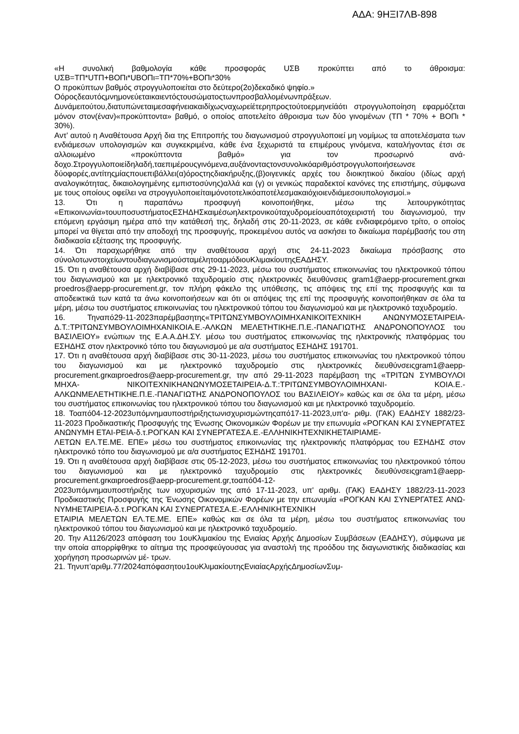ΑΔΑ: 9ΗΞΙ7ΛΒ-898
«Η συνολική βαθμολογία κάθε προσφοράς UΣΒ προκύπτει από το άθροισμα: UΣΒ=ΤΠ*UΤΠ+ΒΟΠι*UΒΟΠι=ΤΠ*70%+ΒΟΠι*30%
Ο προκύπτων βαθμός στρογγυλοποιείται στο δεύτερο(2ο)δεκαδικό ψηφίο.»
Οόροςδεαυτόςμνημονεύεταικαιεντόςτουσώματοςτωνπροσβαλλομένωνπράξεων.
Δυνάμειτούτου,διατυπώνεταιμεσαφήνειακαιδίχωςναχωρείέτερηπροςτούτοερμηνείάότι στρογγυλοποίηση εφαρμόζεται μόνον στον(έναν)«προκύπτοντα» βαθμό, ο οποίος αποτελείτο άθροισμα των δύο γινομένων (ΤΠ * 70% + ΒΟΠι * 30%).
Αντ’ αυτού η Αναθέτουσα Αρχή δια της Επιτροπής του διαγωνισμού στρογγυλοποιεί μη νομίμως τα αποτελέσματα των ενδιάμεσων υπολογισμών και συγκεκριμένα, κάθε ένα ξεχωριστά τα επιμέρους γινόμενα, καταλήγοντας έτσι σε αλλοιωμένο «προκύπτοντα βαθμό» για τον προσωρινό ανά-δοχο.Στρογγυλοποιείδηλαδή,ταεπιμέρουςγινόμενα,αυξάνονταςτονσυνολικόαριθμόστρογγυλοποιήσεωνσε δύοφορές,αντίτηςμίαςπουεπιβάλλει(α)όροςτηςδιακήρυξης,(β)οιγενικές αρχές του διοικητικού δικαίου (ιδίως αρχή αναλογικότητας, δικαιολογημένης εμπιστοσύνης)αλλά και (γ) οι γενικώς παραδεκτοί κανόνες της επιστήμης, σύμφωνα με τους οποίους οφείλει να στρογγυλοποιείταιμόνοτοτελικόαποτέλεσμακαιόχιοιενδιάμεσοιυπολογισμοί.»
13. Ότι η παραπάνω προσφυγή κοινοποιήθηκε, μέσω της λειτουργικότητας «Επικοινωνία»τουυποσυστήματοςΕΣΗΔΗΣκαιμέσωηλεκτρονικούταχυδρομείουαπότοχειριστή του διαγωνισμού, την επόμενη εργάσιμη ημέρα από την κατάθεσή της, δηλαδή στις 20-11-2023, σε κάθε ενδιαφερόμενο τρίτο, ο οποίος μπορεί να θίγεται από την αποδοχή της προσφυγής, προκειμένου αυτός να ασκήσει το δικαίωμα παρέμβασής του στη διαδικασία εξέτασης της προσφυγής.
14. Ότι παραχωρήθηκε από την αναθέτουσα αρχή στις 24-11-2023 δικαίωμα πρόσβασης στο σύνολοτωνστοιχείωντουδιαγωνισμούσταμέλητοαρμόδιουΚλιμακίουτηςΕΑΔΗΣΥ.
15. Ότι η αναθέτουσα αρχή διαβίβασε στις 29-11-2023, μέσω του συστήματος επικοινωνίας του ηλεκτρονικού τόπου του διαγωνισμού και με ηλεκτρονικό ταχυδρομείο στις ηλεκτρονικές διευθύνσεις gram1@aepp-procurement.grκαι proedros@aepp-procurement.gr, τον πλήρη φάκελο της υπόθεσης, τις απόψεις της επί της προσφυγής και τα αποδεικτικά των κατά τα άνω κοινοποιήσεων και ότι οι απόψεις της επί της προσφυγής κοινοποιήθηκαν σε όλα τα μέρη, μέσω του συστήματος επικοινωνίας του ηλεκτρονικού τόπου του διαγωνισμού και με ηλεκτρονικό ταχυδρομείο.
16. Τηναπό29-11-2023παρέμβασητης«ΤΡΙΤΩΝΣΥΜΒΟΥΛΟΙΜΗΧΑΝΙΚΟΙΤΕΧΝΙΚΗ ΑΝΩΝΥΜΟΣΕΤΑΙΡΕΙΑ-Δ.Τ.:ΤΡΙΤΩΝΣΥΜΒΟΥΛΟΙΜΗΧΑΝΙΚΟΙΑ.Ε.-ΑΛΚΩΝ ΜΕΛΕΤΗΤΙΚΗΕ.Π.Ε.-ΠΑΝΑΓΙΩΤΗΣ ΑΝΔΡΟΝΟΠΟΥΛΟΣ του ΒΑΣΙΛΕΙΟΥ» ενώπιων της Ε.Α.Α.ΔΗ.ΣΥ. μέσω του συστήματος επικοινωνίας της ηλεκτρονικής πλατφόρμας του ΕΣΗΔΗΣ στον ηλεκτρονικό τόπο του διαγωνισμού με α/α συστήματος ΕΣΗΔΗΣ 191701.
17. Ότι η αναθέτουσα αρχή διαβίβασε στις 30-11-2023, μέσω του συστήματος επικοινωνίας του ηλεκτρονικού τόπου του διαγωνισμού και με ηλεκτρονικό ταχυδρομείο στις ηλεκτρονικές διευθύνσειςgram1@aepp-procurement.grκαιproedros@aepp-procurement.gr, την από 29-11-2023 παρέμβαση της «ΤΡΙΤΩΝ ΣΥΜΒΟΥΛΟΙ ΜΗΧΑ- ΝΙΚΟΙΤΕΧΝΙΚΗΑΝΩΝΥΜΟΣΕΤΑΙΡΕΙΑ-Δ.Τ.:ΤΡΙΤΩΝΣΥΜΒΟΥΛΟΙΜΗΧΑΝΙ- ΚΟΙΑ.Ε.-ΑΛΚΩΝΜΕΛΕΤΗΤΙΚΗΕ.Π.Ε.-ΠΑΝΑΓΙΩΤΗΣ ΑΝΔΡΟΝΟΠΟΥΛΟΣ του ΒΑΣΙΛΕΙΟΥ» καθώς και σε όλα τα μέρη, μέσω του συστήματος επικοινωνίας του ηλεκτρονικού τόπου του διαγωνισμού και με ηλεκτρονικό ταχυδρομείο.
18. Τοαπό04-12-2023υπόμνημαυποστήριξηςτωνισχυρισμώντηςαπό17-11-2023,υπ'α- ριθμ. (ΓΑΚ) ΕΑΔΗΣΥ 1882/23-11-2023 Προδικαστικής Προσφυγής της Ένωσης Οικονομικών Φορέων με την επωνυμία «ΡΟΓΚΑΝ ΚΑΙ ΣΥΝΕΡΓΑΤΕΣ ΑΝΩΝΥΜΗ ΕΤΑΙ-ΡΕΙΑ-δ.τ.ΡΟΓΚΑΝ ΚΑΙ ΣΥΝΕΡΓΑΤΕΣΑ.Ε.-ΕΛΛΗΝΙΚΗΤΕΧΝΙΚΗΕΤΑΙΡΙΑΜΕ-
ΛΕΤΩΝ ΕΛ.ΤΕ.ΜΕ. ΕΠΕ» μέσω του συστήματος επικοινωνίας της ηλεκτρονικής πλατφόρμας του ΕΣΗΔΗΣ στον ηλεκτρονικό τόπο του διαγωνισμού με α/α συστήματος ΕΣΗΔΗΣ 191701.
19. Ότι η αναθέτουσα αρχή διαβίβασε στις 05-12-2023, μέσω του συστήματος επικοινωνίας του ηλεκτρονικού τόπου του διαγωνισμού και με ηλεκτρονικό ταχυδρομείο στις ηλεκτρονικές διευθύνσειςgram1@aepp-procurement.grκαιproedros@aepp-procurement.gr,τοαπό04-12-
2023υπόμνημαυποστήριξης των ισχυρισμών της από 17-11-2023, υπ' αριθμ. (ΓΑΚ) ΕΑΔΗΣΥ 1882/23-11-2023 Προδικαστικής Προσφυγής της Ένωσης Οικονομικών Φορέων με την επωνυμία «ΡΟΓΚΑΝ ΚΑΙ ΣΥΝΕΡΓΑΤΕΣ ΑΝΩ- ΝΥΜΗΕΤΑΙΡΕΙΑ-δ.τ.ΡΟΓΚΑΝ ΚΑΙ ΣΥΝΕΡΓΑΤΕΣΑ.Ε.-ΕΛΛΗΝΙΚΗΤΕΧΝΙΚΗ
ΕΤΑΙΡΙΑ ΜΕΛΕΤΩΝ ΕΛ.ΤΕ.ΜΕ. ΕΠΕ» καθώς και σε όλα τα μέρη, μέσω του συστήματος επικοινωνίας του ηλεκτρονικού τόπου του διαγωνισμού και με ηλεκτρονικό ταχυδρομείο.
20. Την Α1126/2023 απόφαση του 1ουΚλιμακίου της Ενιαίας Αρχής Δημοσίων Συμβάσεων (ΕΑΔΗΣΥ), σύμφωνα με την οποία απορρίφθηκε το αίτημα της προσφεύγουσας για αναστολή της προόδου της διαγωνιστικής διαδικασίας και χορήγηση προσωρινών μέ- τρων.
21. Τηνυπ’αριθμ.77/2024απόφασητου1ουΚλιμακίουτηςΕνιαίαςΑρχήςΔημοσίωνΣυμ-